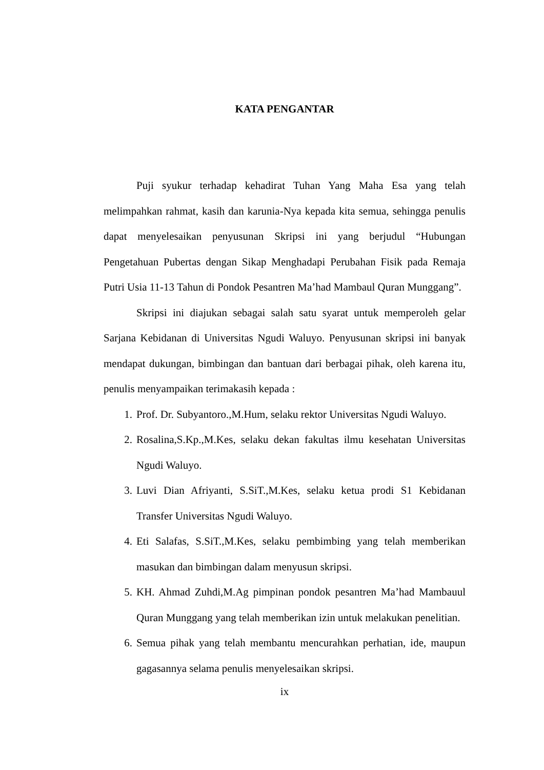KATA PENGANTAR
Puji syukur terhadap kehadirat Tuhan Yang Maha Esa yang telah melimpahkan rahmat, kasih dan karunia-Nya kepada kita semua, sehingga penulis dapat menyelesaikan penyusunan Skripsi ini yang berjudul “Hubungan Pengetahuan Pubertas dengan Sikap Menghadapi Perubahan Fisik pada Remaja Putri Usia 11-13 Tahun di Pondok Pesantren Ma’had Mambaul Quran Munggang”.
Skripsi ini diajukan sebagai salah satu syarat untuk memperoleh gelar Sarjana Kebidanan di Universitas Ngudi Waluyo. Penyusunan skripsi ini banyak mendapat dukungan, bimbingan dan bantuan dari berbagai pihak, oleh karena itu, penulis menyampaikan terimakasih kepada :
1. Prof. Dr. Subyantoro.,M.Hum, selaku rektor Universitas Ngudi Waluyo.
2. Rosalina,S.Kp.,M.Kes, selaku dekan fakultas ilmu kesehatan Universitas Ngudi Waluyo.
3. Luvi Dian Afriyanti, S.SiT.,M.Kes, selaku ketua prodi S1 Kebidanan Transfer Universitas Ngudi Waluyo.
4. Eti Salafas, S.SiT.,M.Kes, selaku pembimbing yang telah memberikan masukan dan bimbingan dalam menyusun skripsi.
5. KH. Ahmad Zuhdi,M.Ag pimpinan pondok pesantren Ma’had Mambauul Quran Munggang yang telah memberikan izin untuk melakukan penelitian.
6. Semua pihak yang telah membantu mencurahkan perhatian, ide, maupun gagasannya selama penulis menyelesaikan skripsi.
ix